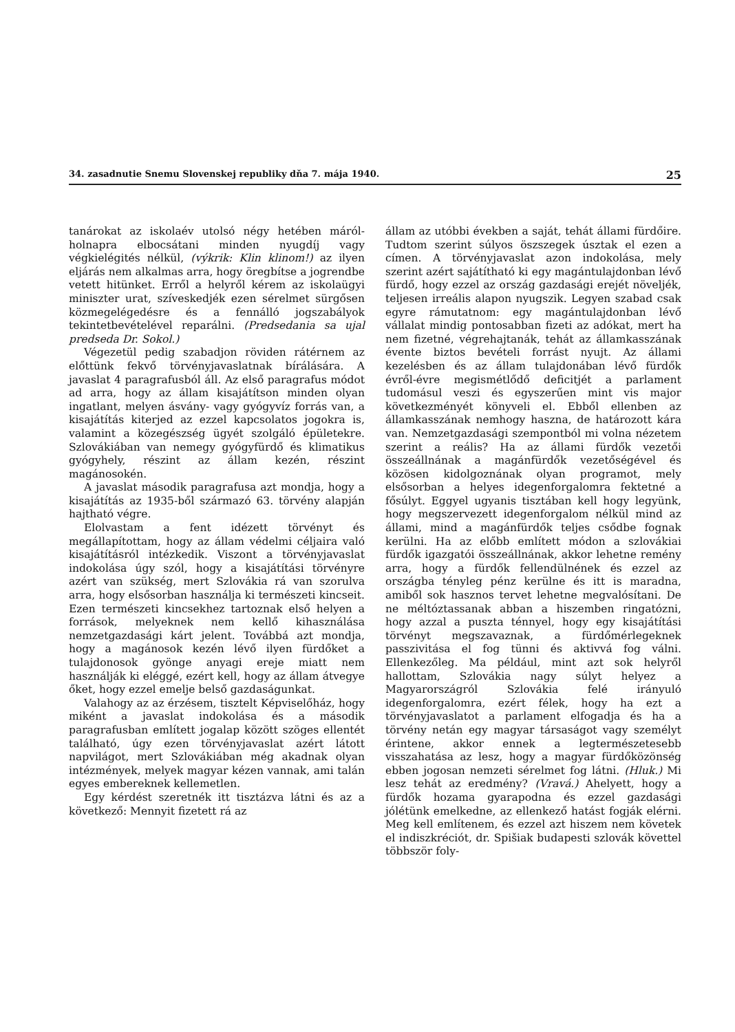34. zasadnutie Snemu Slovenskej republiky dňa 7. mája 1940. 25
tanárokat az iskolaév utolsó négy hetében máról-holnapra elbocsátani minden nyugdíj vagy végkielégités nélkül, (výkrik: Klin klinom!) az ilyen eljárás nem alkalmas arra, hogy öregbítse a jogrendbe vetett hitünket. Erről a helyről kérem az iskolaügyi miniszter urat, szíveskedjék ezen sérelmet sürgősen közmegelégedésre és a fennálló jogszabályok tekintetbevételével reparálni. (Predsedania sa ujal predseda Dr. Sokol.)
Végezetül pedig szabadjon röviden rátérnem az előttünk fekvő törvényjavaslatnak bírálására. A javaslat 4 paragrafusból áll. Az első paragrafus módot ad arra, hogy az állam kisajátítson minden olyan ingatlant, melyen ásvány- vagy gyógyvíz forrás van, a kisajátítás kiterjed az ezzel kapcsolatos jogokra is, valamint a közegészség ügyét szolgáló épületekre. Szlovákiában van nemegy gyógyfürdő és klimatikus gyógyhely, részint az állam kezén, részint magánosokén.
A javaslat második paragrafusa azt mondja, hogy a kisajátítás az 1935-ből származó 63. törvény alapján hajtható végre.
Elolvastam a fent idézett törvényt és megállapítottam, hogy az állam védelmi céljaira való kisajátításról intézkedik. Viszont a törvényjavaslat indokolása úgy szól, hogy a kisajátítási törvényre azért van szükség, mert Szlovákia rá van szorulva arra, hogy elsősorban használja ki természeti kincseit. Ezen természeti kincsekhez tartoznak első helyen a források, melyeknek nem kellő kihasználása nemzetgazdasági kárt jelent. Továbbá azt mondja, hogy a magánosok kezén lévő ilyen fürdőket a tulajdonosok gyönge anyagi ereje miatt nem használják ki eléggé, ezért kell, hogy az állam átvegye őket, hogy ezzel emelje belső gazdaságunkat.
Valahogy az az érzésem, tisztelt Képviselőház, hogy miként a javaslat indokolása és a második paragrafusban említett jogalap között szöges ellentét található, úgy ezen törvényjavaslat azért látott napvilágot, mert Szlovákiában még akadnak olyan intézmények, melyek magyar kézen vannak, ami talán egyes embereknek kellemetlen.
Egy kérdést szeretnék itt tisztázva látni és az a következő: Mennyit fizetett rá az
állam az utóbbi években a saját, tehát állami fürdőire. Tudtom szerint súlyos öszszegek úsztak el ezen a címen. A törvényjavaslat azon indokolása, mely szerint azért sajátítható ki egy magántulajdonban lévő fürdő, hogy ezzel az ország gazdasági erejét növeljék, teljesen irreális alapon nyugszik. Legyen szabad csak egyre rámutatnom: egy magántulajdonban lévő vállalat mindig pontosabban fizeti az adókat, mert ha nem fizetné, végrehajtanák, tehát az államkasszának évente biztos bevételi forrást nyujt. Az állami kezelésben és az állam tulajdonában lévő fürdők évről-évre megismétlődő deficitjét a parlament tudomásul veszi és egyszerűen mint vis major következményét könyveli el. Ebből ellenben az államkasszának nemhogy haszna, de határozott kára van. Nemzetgazdasági szempontból mi volna nézetem szerint a reális? Ha az állami fürdők vezetői összeállnának a magánfürdők vezetőségével és közösen kidolgoznának olyan programot, mely elsősorban a helyes idegenforgalomra fektetné a fősúlyt. Eggyel ugyanis tisztában kell hogy legyünk, hogy megszervezett idegenforgalom nélkül mind az állami, mind a magánfürdők teljes csődbe fognak kerülni. Ha az előbb említett módon a szlovákiai fürdők igazgatói összeállnának, akkor lehetne remény arra, hogy a fürdők fellendülnének és ezzel az országba tényleg pénz kerülne és itt is maradna, amiből sok hasznos tervet lehetne megvalósítani. De ne méltóztassanak abban a hiszemben ringatózni, hogy azzal a puszta ténnyel, hogy egy kisajátítási törvényt megszavaznak, a fürdőmérlegeknek passzivitása el fog tünni és aktivvá fog válni. Ellenkezőleg. Ma például, mint azt sok helyről hallottam, Szlovákia nagy súlyt helyez a Magyarországról Szlovákia felé irányuló idegenforgalomra, ezért félek, hogy ha ezt a törvényjavaslatot a parlament elfogadja és ha a törvény netán egy magyar társaságot vagy személyt érintene, akkor ennek a legtermészetesebb visszahatása az lesz, hogy a magyar fürdőközönség ebben jogosan nemzeti sérelmet fog látni. (Hluk.) Mi lesz tehát az eredmény? (Vravá.) Ahelyett, hogy a fürdők hozama gyarapodna és ezzel gazdasági jólétünk emelkedne, az ellenkező hatást fogják elérni. Meg kell említenem, és ezzel azt hiszem nem követek el indiszkréciót, dr. Spišiak budapesti szlovák követtel többször foly-